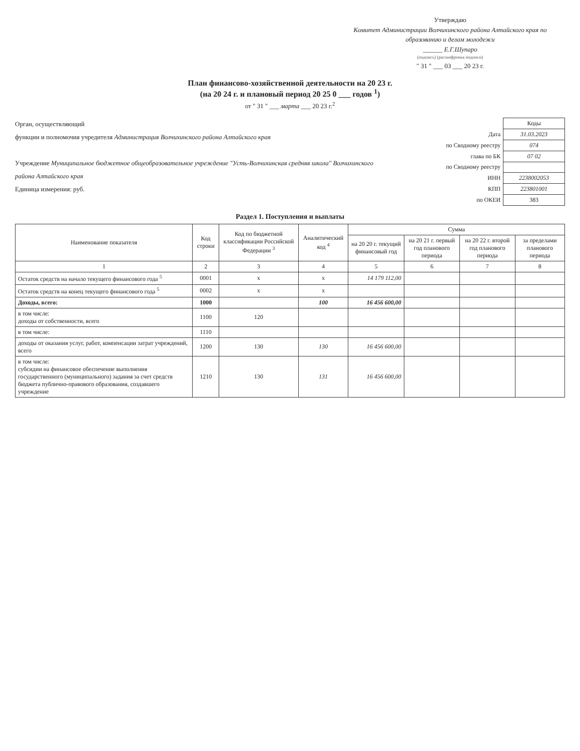Утверждаю
Комитет Администрации Волчихинского района Алтайского края по образованию и делам молодежи
______ Е.Г.Шупаро
(подпись) (расшифровка подписи)
" 31 " ___ 03 ___ 20 23 г.
План финансово-хозяйственной деятельности на 20 23 г.
(на 20 24 г. и плановый период 20 25 0 ___ годов <sup>1</sup>)
от " 31 " ___ марта ___ 20 23 г.<sup>2</sup>
Орган, осуществляющий
функции и полномочия учредителя Администрация Волчихинского района Алтайского края
Учреждение Муниципальное бюджетное общеобразовательное учреждение "Усть-Волчихинская средняя школа" Волчихинского района Алтайского края
Единица измерения: руб.
| | Коды |
| Дата | 31.03.2023 |
| по Сводному реестру | 074 |
| глава по БК | 07 02 |
| по Сводному реестру | |
| ИНН | 2238002053 |
| КПП | 223801001 |
| по ОКЕИ | 383 |
Раздел 1. Поступления и выплаты
| Наименование показателя | Код строки | Код по бюджетной классификации Российской Федерации <sup>3</sup> | Аналитический код <sup>4</sup> | Сумма | | | |
| --- | --- | --- | --- | --- | --- | --- | --- |
| | | | | на 20 20 г. текущий финансовый год | на 20 21 г. первый год планового периода | на 20 22 г. второй год планового периода | за пределами планового периода |
| 1 | 2 | 3 | 4 | 5 | 6 | 7 | 8 |
| Остаток средств на начало текущего финансового года <sup>5</sup> | 0001 | x | x | 14 179 112,00 | | | |
| Остаток средств на конец текущего финансового года <sup>5</sup> | 0002 | x | x | | | | |
| Доходы, всего: | 1000 | | 100 | 16 456 600,00 | | | |
| в том числе: доходы от собственности, всего | 1100 | 120 | | | | | |
| в том числе: | 1110 | | | | | | |
| доходы от оказания услуг, работ, компенсации затрат учреждений, всего | 1200 | 130 | 130 | 16 456 600,00 | | | |
| в том числе: субсидии на финансовое обеспечение выполнения государственного (муниципального) задания за счет средств бюджета публично-правового образования, создавшего учреждение | 1210 | 130 | 131 | 16 456 600,00 | | | |